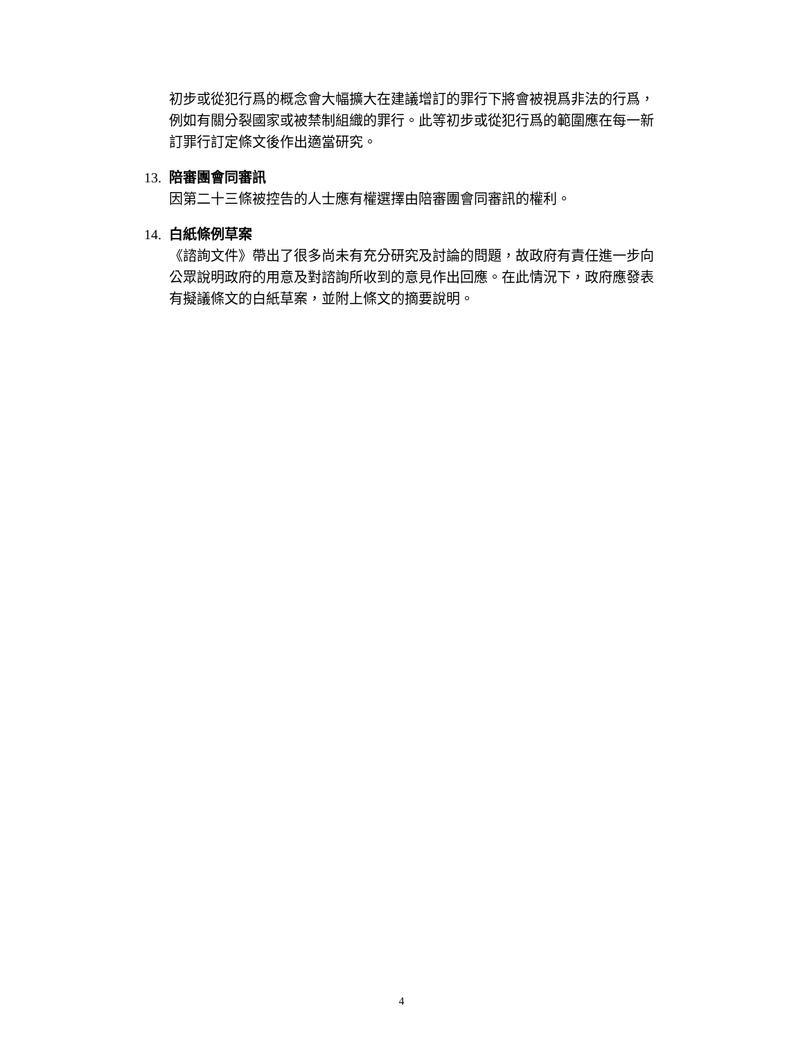初步或從犯行爲的概念會大幅擴大在建議增訂的罪行下將會被視爲非法的行爲，例如有關分裂國家或被禁制組織的罪行。此等初步或從犯行爲的範圍應在每一新訂罪行訂定條文後作出適當研究。
13. 陪審團會同審訊
因第二十三條被控告的人士應有權選擇由陪審團會同審訊的權利。
14. 白紙條例草案
《諮詢文件》帶出了很多尚未有充分研究及討論的問題，故政府有責任進一步向公眾說明政府的用意及對諮詢所收到的意見作出回應。在此情況下，政府應發表有擬議條文的白紙草案，並附上條文的摘要說明。
4